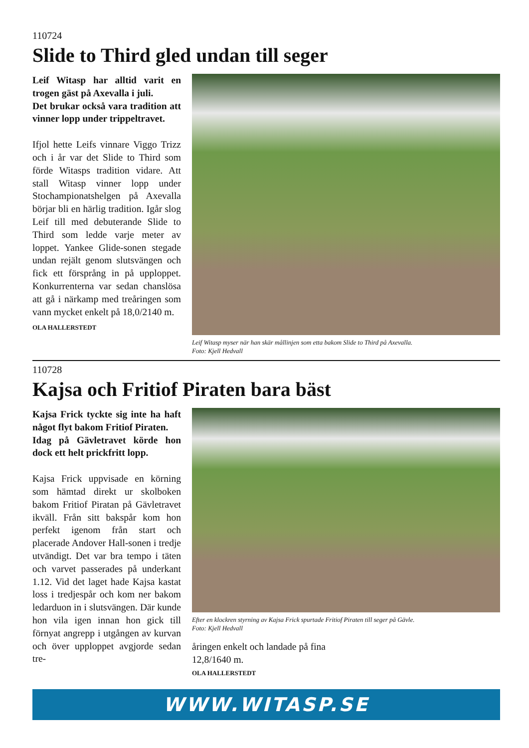110724
Slide to Third gled undan till seger
Leif Witasp har alltid varit en trogen gäst på Axevalla i juli.
Det brukar också vara tradition att vinner lopp under trippeltra­vet.
Ifjol hette Leifs vinnare Viggo Trizz och i år var det Slide to Third som förde Witasps tradition vida­re. Att stall Witasp vinner lopp un­der Stochampionatshelgen på Ax­evalla börjar bli en härlig tradition. Igår slog Leif till med debuterande Slide to Third som ledde varje me­ter av loppet. Yankee Glide-sonen stegade undan rejält genom slut­svängen och fick ett försprång in på upploppet. Konkurrenterna var sedan chanslösa att gå i närkamp med treåringen som vann mycket enkelt på 18,0/2140 m.
OLA HALLERSTEDT
Leif Witasp myser när han skär mållinjen som etta bakom Slide to Third på Axevalla.
Foto: Kjell Hedvall
110728
Kajsa och Fritiof Piraten bara bäst
Kajsa Frick tyckte sig inte ha haft något flyt bakom Fritiof Pi­raten.
Idag på Gävletravet körde hon dock ett helt prickfritt lopp.
Kajsa Frick uppvisade en körning som hämtad direkt ur skolboken bakom Fritiof Piratan på Gävletra­vet ikväll. Från sitt bakspår kom hon perfekt igenom från start och placerade Andover Hall-sonen i tredje utvändigt. Det var bra tem­po i täten och varvet passerades på underkant 1.12. Vid det laget hade Kajsa kastat loss i tredjespår och kom ner bakom ledarduon in i slutsvängen. Där kunde hon vila igen innan hon gick till förnyat angrepp i utgången av kurvan och över upploppet avgjorde sedan tre-
Efter en klockren styrning av Kajsa Frick spurtade Fritiof Piraten till seger på Gävle.
Foto: Kjell Hedvall
åringen enkelt och landade på fina
12,8/1640 m.
OLA HALLERSTEDT
WWW.WITASP.SE